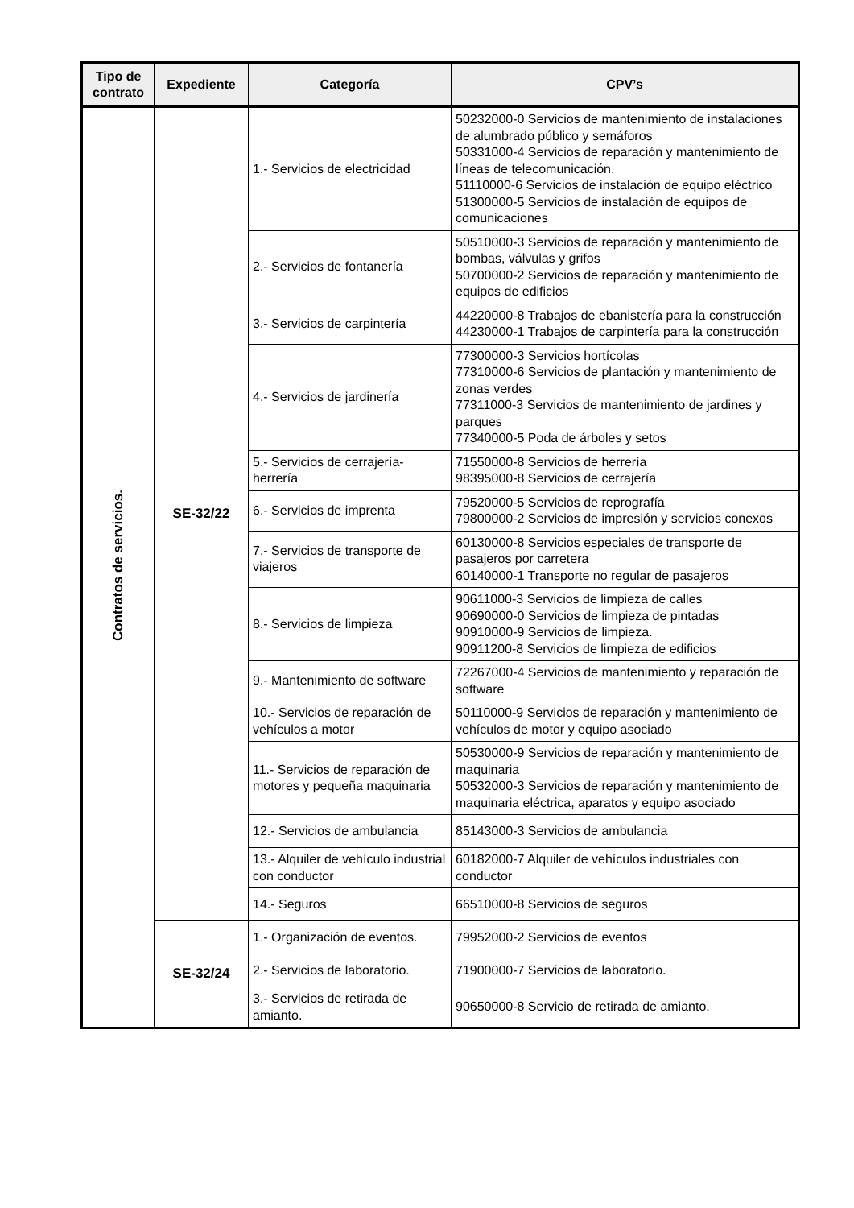| Tipo de contrato | Expediente | Categoría | CPV’s |
| --- | --- | --- | --- |
| Contratos de servicios. | SE-32/22 | 1.- Servicios de electricidad | 50232000-0 Servicios de mantenimiento de instalaciones de alumbrado público y semáforos 50331000-4 Servicios de reparación y mantenimiento de líneas de telecomunicación. 51110000-6 Servicios de instalación de equipo eléctrico 51300000-5 Servicios de instalación de equipos de comunicaciones |
| | | 2.- Servicios de fontanería | 50510000-3 Servicios de reparación y mantenimiento de bombas, válvulas y grifos 50700000-2 Servicios de reparación y mantenimiento de equipos de edificios |
| | | 3.- Servicios de carpintería | 44220000-8 Trabajos de ebanistería para la construcción 44230000-1 Trabajos de carpintería para la construcción |
| | | 4.- Servicios de jardinería | 77300000-3 Servicios hortícolas 77310000-6 Servicios de plantación y mantenimiento de zonas verdes 77311000-3 Servicios de mantenimiento de jardines y parques 77340000-5 Poda de árboles y setos |
| | | 5.- Servicios de cerrajería-herrería | 71550000-8 Servicios de herrería 98395000-8 Servicios de cerrajería |
| | | 6.- Servicios de imprenta | 79520000-5 Servicios de reprografía 79800000-2 Servicios de impresión y servicios conexos |
| | | 7.- Servicios de transporte de viajeros | 60130000-8 Servicios especiales de transporte de pasajeros por carretera 60140000-1 Transporte no regular de pasajeros |
| | | 8.- Servicios de limpieza | 90611000-3 Servicios de limpieza de calles 90690000-0 Servicios de limpieza de pintadas 90910000-9 Servicios de limpieza. 90911200-8 Servicios de limpieza de edificios |
| | | 9.- Mantenimiento de software | 72267000-4 Servicios de mantenimiento y reparación de software |
| | | 10.- Servicios de reparación de vehículos a motor | 50110000-9 Servicios de reparación y mantenimiento de vehículos de motor y equipo asociado |
| | | 11.- Servicios de reparación de motores y pequeña maquinaria | 50530000-9 Servicios de reparación y mantenimiento de maquinaria 50532000-3 Servicios de reparación y mantenimiento de maquinaria eléctrica, aparatos y equipo asociado |
| | | 12.- Servicios de ambulancia | 85143000-3 Servicios de ambulancia |
| | | 13.- Alquiler de vehículo industrial con conductor | 60182000-7 Alquiler de vehículos industriales con conductor |
| | | 14.- Seguros | 66510000-8 Servicios de seguros |
| | SE-32/24 | 1.- Organización de eventos. | 79952000-2 Servicios de eventos |
| | | 2.- Servicios de laboratorio. | 71900000-7 Servicios de laboratorio. |
| | | 3.- Servicios de retirada de amianto. | 90650000-8 Servicio de retirada de amianto. |